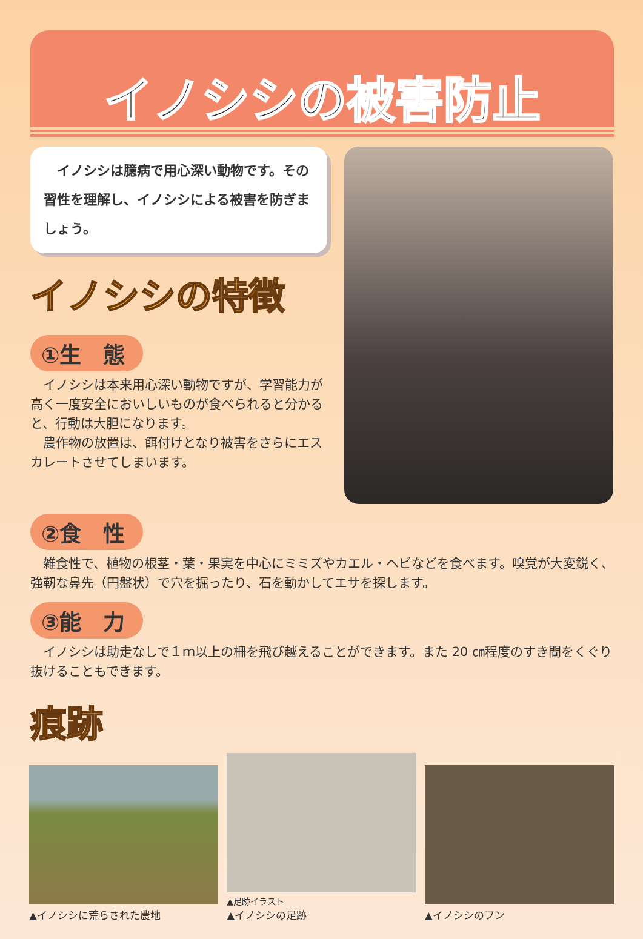イノシシの被害防止
　イノシシは臆病で用心深い動物です。その習性を理解し、イノシシによる被害を防ぎましょう。
イノシシの特徴
①生　態
イノシシは本来用心深い動物ですが、学習能力が高く一度安全においしいものが食べられると分かると、行動は大胆になります。
農作物の放置は、餌付けとなり被害をさらにエスカレートさせてしまいます。
②食　性
雑食性で、植物の根茎・葉・果実を中心にミミズやカエル・ヘビなどを食べます。嗅覚が大変鋭く、強靭な鼻先（円盤状）で穴を掘ったり、石を動かしてエサを探します。
③能　力
イノシシは助走なしで１ｍ以上の柵を飛び越えることができます。また 20 ㎝程度のすき間をくぐり抜けることもできます。
痕跡
▲イノシシに荒らされた農地
▲足跡イラスト
▲イノシシの足跡
▲イノシシのフン